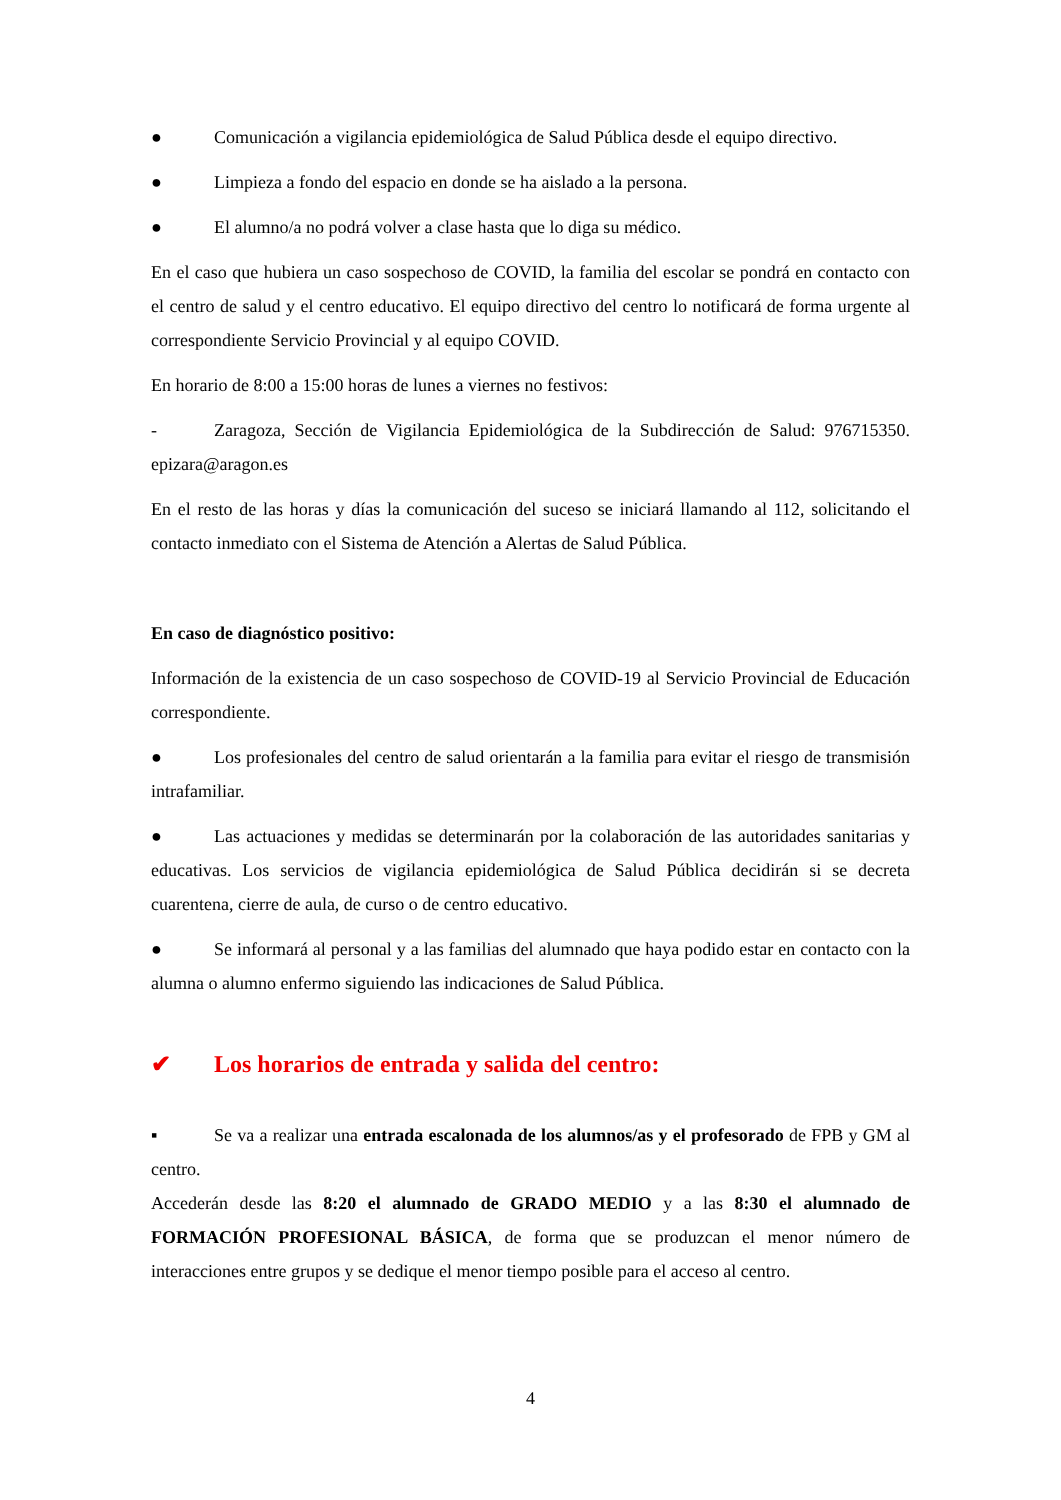● Comunicación a vigilancia epidemiológica de Salud Pública desde el equipo directivo.
● Limpieza a fondo del espacio en donde se ha aislado a la persona.
● El alumno/a no podrá volver a clase hasta que lo diga su médico.
En el caso que hubiera un caso sospechoso de COVID, la familia del escolar se pondrá en contacto con el centro de salud y el centro educativo. El equipo directivo del centro lo notificará de forma urgente al correspondiente Servicio Provincial y al equipo COVID.
En horario de 8:00 a 15:00 horas de lunes a viernes no festivos:
- Zaragoza, Sección de Vigilancia Epidemiológica de la Subdirección de Salud: 976715350. epizara@aragon.es
En el resto de las horas y días la comunicación del suceso se iniciará llamando al 112, solicitando el contacto inmediato con el Sistema de Atención a Alertas de Salud Pública.
En caso de diagnóstico positivo:
Información de la existencia de un caso sospechoso de COVID-19 al Servicio Provincial de Educación correspondiente.
● Los profesionales del centro de salud orientarán a la familia para evitar el riesgo de transmisión intrafamiliar.
● Las actuaciones y medidas se determinarán por la colaboración de las autoridades sanitarias y educativas. Los servicios de vigilancia epidemiológica de Salud Pública decidirán si se decreta cuarentena, cierre de aula, de curso o de centro educativo.
● Se informará al personal y a las familias del alumnado que haya podido estar en contacto con la alumna o alumno enfermo siguiendo las indicaciones de Salud Pública.
✔ Los horarios de entrada y salida del centro:
▪ Se va a realizar una entrada escalonada de los alumnos/as y el profesorado de FPB y GM al centro.
Accederán desde las 8:20 el alumnado de GRADO MEDIO y a las 8:30 el alumnado de FORMACIÓN PROFESIONAL BÁSICA, de forma que se produzcan el menor número de interacciones entre grupos y se dedique el menor tiempo posible para el acceso al centro.
4